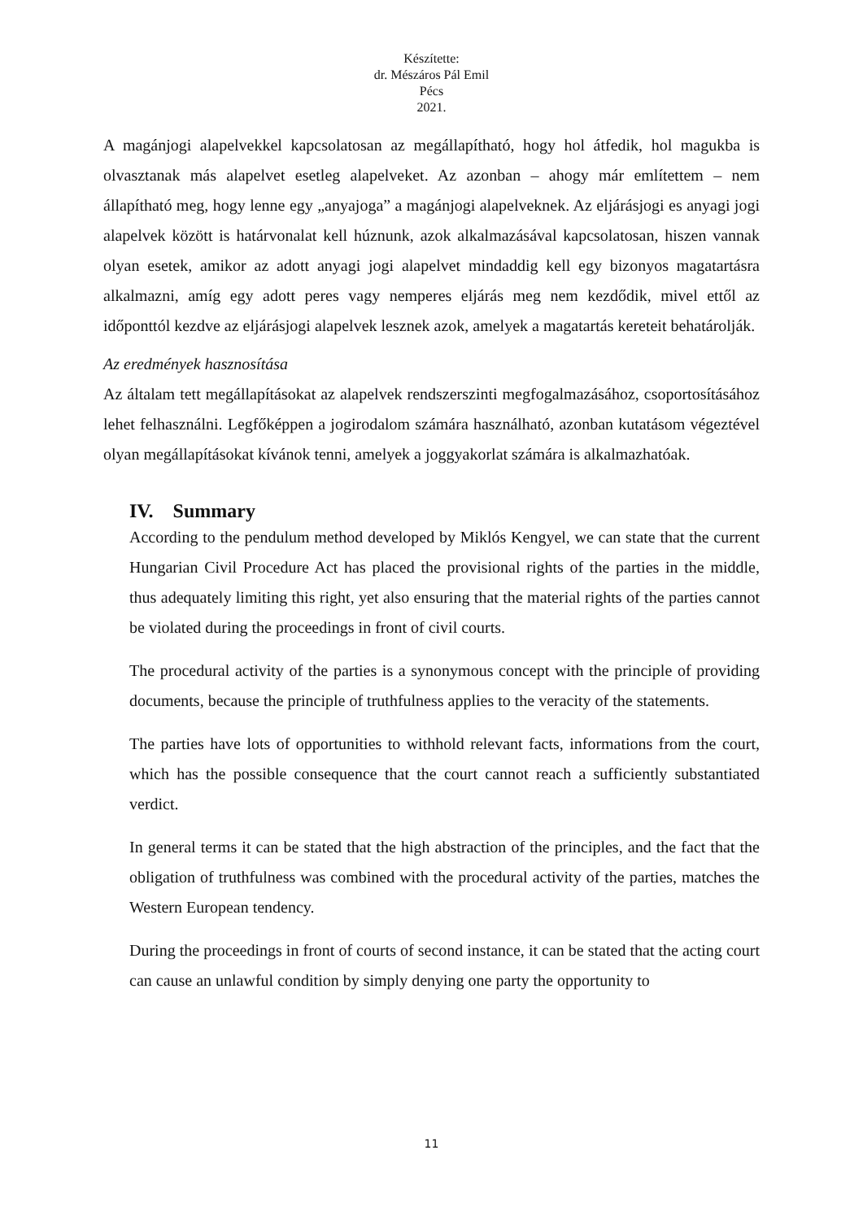Készítette:
dr. Mészáros Pál Emil
Pécs
2021.
A magánjogi alapelvekkel kapcsolatosan az megállapítható, hogy hol átfedik, hol magukba is olvasztanak más alapelvet esetleg alapelveket. Az azonban – ahogy már említettem – nem állapítható meg, hogy lenne egy „anyajoga” a magánjogi alapelveknek. Az eljárásjogi es anyagi jogi alapelvek között is határvonalat kell húznunk, azok alkalmazásával kapcsolatosan, hiszen vannak olyan esetek, amikor az adott anyagi jogi alapelvet mindaddig kell egy bizonyos magatartásra alkalmazni, amíg egy adott peres vagy nemperes eljárás meg nem kezdődik, mivel ettől az időponttól kezdve az eljárásjogi alapelvek lesznek azok, amelyek a magatartás kereteit behatárolják.
Az eredmények hasznosítása
Az általam tett megállapításokat az alapelvek rendszerszinti megfogalmazásához, csoportosításához lehet felhasználni. Legfőképpen a jogirodalom számára használható, azonban kutatásom végeztével olyan megállapításokat kívánok tenni, amelyek a joggyakorlat számára is alkalmazhatóak.
IV. Summary
According to the pendulum method developed by Miklós Kengyel, we can state that the current Hungarian Civil Procedure Act has placed the provisional rights of the parties in the middle, thus adequately limiting this right, yet also ensuring that the material rights of the parties cannot be violated during the proceedings in front of civil courts.
The procedural activity of the parties is a synonymous concept with the principle of providing documents, because the principle of truthfulness applies to the veracity of the statements.
The parties have lots of opportunities to withhold relevant facts, informations from the court, which has the possible consequence that the court cannot reach a sufficiently substantiated verdict.
In general terms it can be stated that the high abstraction of the principles, and the fact that the obligation of truthfulness was combined with the procedural activity of the parties, matches the Western European tendency.
During the proceedings in front of courts of second instance, it can be stated that the acting court can cause an unlawful condition by simply denying one party the opportunity to
11